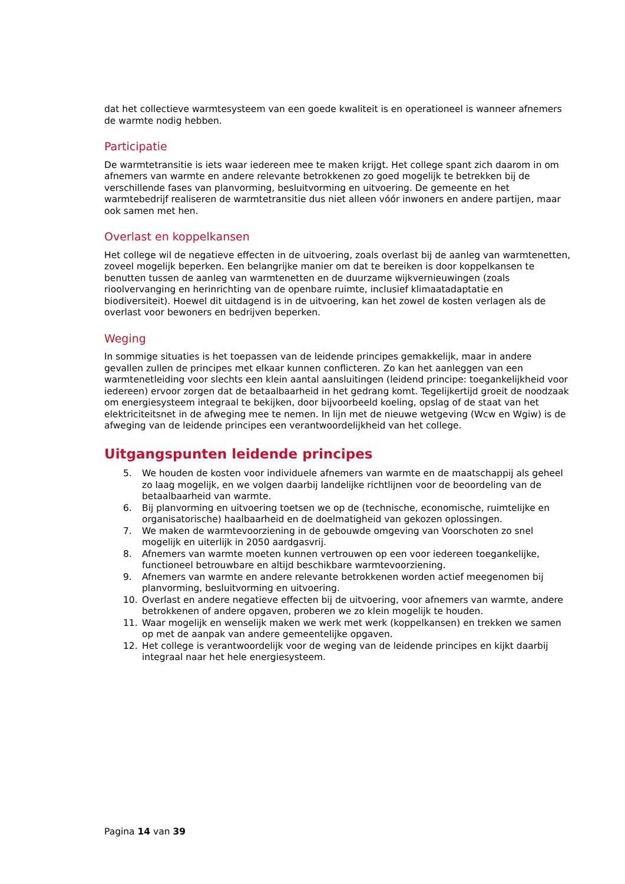dat het collectieve warmtesysteem van een goede kwaliteit is en operationeel is wanneer afnemers de warmte nodig hebben.
Participatie
De warmtetransitie is iets waar iedereen mee te maken krijgt. Het college spant zich daarom in om afnemers van warmte en andere relevante betrokkenen zo goed mogelijk te betrekken bij de verschillende fases van planvorming, besluitvorming en uitvoering. De gemeente en het warmtebedrijf realiseren de warmtetransitie dus niet alleen vóór inwoners en andere partijen, maar ook samen met hen.
Overlast en koppelkansen
Het college wil de negatieve effecten in de uitvoering, zoals overlast bij de aanleg van warmtenetten, zoveel mogelijk beperken. Een belangrijke manier om dat te bereiken is door koppelkansen te benutten tussen de aanleg van warmtenetten en de duurzame wijkvernieuwingen (zoals rioolvervanging en herinrichting van de openbare ruimte, inclusief klimaatadaptatie en biodiversiteit). Hoewel dit uitdagend is in de uitvoering, kan het zowel de kosten verlagen als de overlast voor bewoners en bedrijven beperken.
Weging
In sommige situaties is het toepassen van de leidende principes gemakkelijk, maar in andere gevallen zullen de principes met elkaar kunnen conflicteren. Zo kan het aanleggen van een warmtenetleiding voor slechts een klein aantal aansluitingen (leidend principe: toegankelijkheid voor iedereen) ervoor zorgen dat de betaalbaarheid in het gedrang komt. Tegelijkertijd groeit de noodzaak om energiesysteem integraal te bekijken, door bijvoorbeeld koeling, opslag of de staat van het elektriciteitsnet in de afweging mee te nemen. In lijn met de nieuwe wetgeving (Wcw en Wgiw) is de afweging van de leidende principes een verantwoordelijkheid van het college.
Uitgangspunten leidende principes
5. We houden de kosten voor individuele afnemers van warmte en de maatschappij als geheel zo laag mogelijk, en we volgen daarbij landelijke richtlijnen voor de beoordeling van de betaalbaarheid van warmte.
6. Bij planvorming en uitvoering toetsen we op de (technische, economische, ruimtelijke en organisatorische) haalbaarheid en de doelmatigheid van gekozen oplossingen.
7. We maken de warmtevoorziening in de gebouwde omgeving van Voorschoten zo snel mogelijk en uiterlijk in 2050 aardgasvrij.
8. Afnemers van warmte moeten kunnen vertrouwen op een voor iedereen toegankelijke, functioneel betrouwbare en altijd beschikbare warmtevoorziening.
9. Afnemers van warmte en andere relevante betrokkenen worden actief meegenomen bij planvorming, besluitvorming en uitvoering.
10. Overlast en andere negatieve effecten bij de uitvoering, voor afnemers van warmte, andere betrokkenen of andere opgaven, proberen we zo klein mogelijk te houden.
11. Waar mogelijk en wenselijk maken we werk met werk (koppelkansen) en trekken we samen op met de aanpak van andere gemeentelijke opgaven.
12. Het college is verantwoordelijk voor de weging van de leidende principes en kijkt daarbij integraal naar het hele energiesysteem.
Pagina 14 van 39